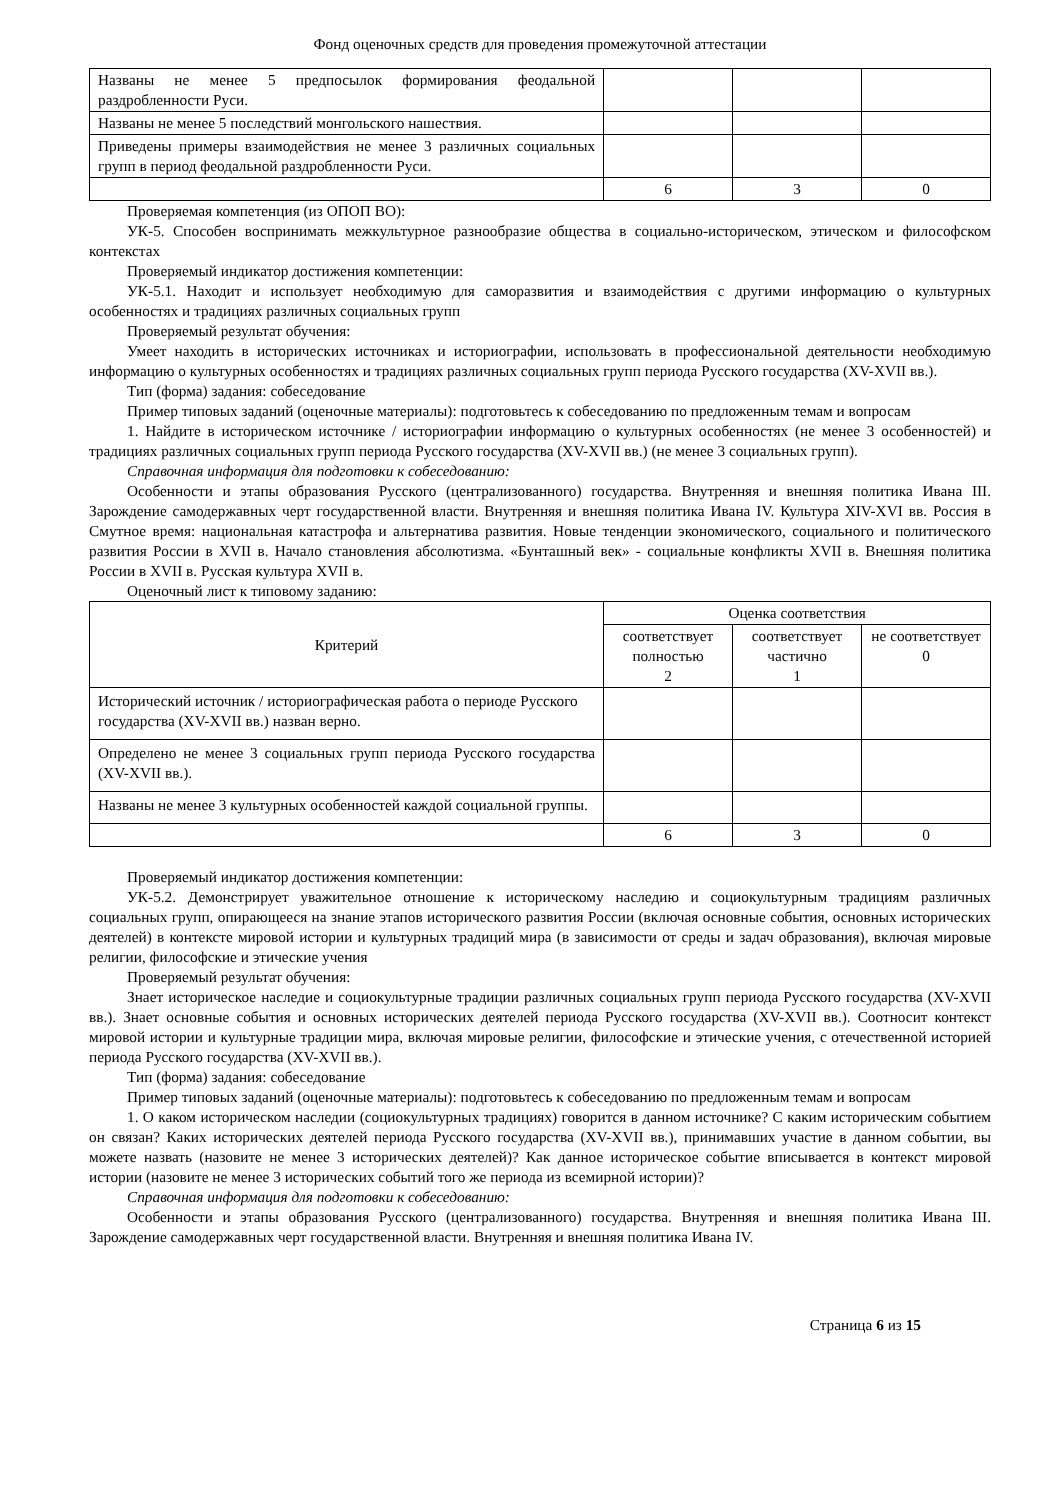Фонд оценочных средств для проведения промежуточной аттестации
| Названы не менее 5 предпосылок формирования феодальной раздробленности Руси. | | | |
| Названы не менее 5 последствий монгольского нашествия. | | | |
| Приведены примеры взаимодействия не менее 3 различных социальных групп в период феодальной раздробленности Руси. | | | |
| | 6 | 3 | 0 |
Проверяемая компетенция (из ОПОП ВО):
УК-5. Способен воспринимать межкультурное разнообразие общества в социально-историческом, этическом и философском контекстах
Проверяемый индикатор достижения компетенции:
УК-5.1. Находит и использует необходимую для саморазвития и взаимодействия с другими информацию о культурных особенностях и традициях различных социальных групп
Проверяемый результат обучения:
Умеет находить в исторических источниках и историографии, использовать в профессиональной деятельности необходимую информацию о культурных особенностях и традициях различных социальных групп периода Русского государства (XV-XVII вв.).
Тип (форма) задания: собеседование
Пример типовых заданий (оценочные материалы): подготовьтесь к собеседованию по предложенным темам и вопросам
1. Найдите в историческом источнике / историографии информацию о культурных особенностях (не менее 3 особенностей) и традициях различных социальных групп периода Русского государства (XV-XVII вв.) (не менее 3 социальных групп).
Справочная информация для подготовки к собеседованию:
Особенности и этапы образования Русского (централизованного) государства. Внутренняя и внешняя политика Ивана III. Зарождение самодержавных черт государственной власти. Внутренняя и внешняя политика Ивана IV. Культура XIV-XVI вв. Россия в Смутное время: национальная катастрофа и альтернатива развития. Новые тенденции экономического, социального и политического развития России в XVII в. Начало становления абсолютизма. «Бунташный век» - социальные конфликты XVII в. Внешняя политика России в XVII в. Русская культура XVII в.
Оценочный лист к типовому заданию:
| Критерий | Оценка соответствия | | |
| --- | --- | --- | --- |
| | соответствует полностью 2 | соответствует частично 1 | не соответствует 0 |
| Исторический источник / историографическая работа о периоде Русского государства (XV-XVII вв.) назван верно. | | | |
| Определено не менее 3 социальных групп периода Русского государства (XV-XVII вв.). | | | |
| Названы не менее 3 культурных особенностей каждой социальной группы. | | | |
| | 6 | 3 | 0 |
Проверяемый индикатор достижения компетенции:
УК-5.2. Демонстрирует уважительное отношение к историческому наследию и социокультурным традициям различных социальных групп, опирающееся на знание этапов исторического развития России (включая основные события, основных исторических деятелей) в контексте мировой истории и культурных традиций мира (в зависимости от среды и задач образования), включая мировые религии, философские и этические учения
Проверяемый результат обучения:
Знает историческое наследие и социокультурные традиции различных социальных групп периода Русского государства (XV-XVII вв.). Знает основные события и основных исторических деятелей периода Русского государства (XV-XVII вв.). Соотносит контекст мировой истории и культурные традиции мира, включая мировые религии, философские и этические учения, с отечественной историей периода Русского государства (XV-XVII вв.).
Тип (форма) задания: собеседование
Пример типовых заданий (оценочные материалы): подготовьтесь к собеседованию по предложенным темам и вопросам
1. О каком историческом наследии (социокультурных традициях) говорится в данном источнике? С каким историческим событием он связан? Каких исторических деятелей периода Русского государства (XV-XVII вв.), принимавших участие в данном событии, вы можете назвать (назовите не менее 3 исторических деятелей)? Как данное историческое событие вписывается в контекст мировой истории (назовите не менее 3 исторических событий того же периода из всемирной истории)?
Справочная информация для подготовки к собеседованию:
Особенности и этапы образования Русского (централизованного) государства. Внутренняя и внешняя политика Ивана III. Зарождение самодержавных черт государственной власти. Внутренняя и внешняя политика Ивана IV.
Страница 6 из 15